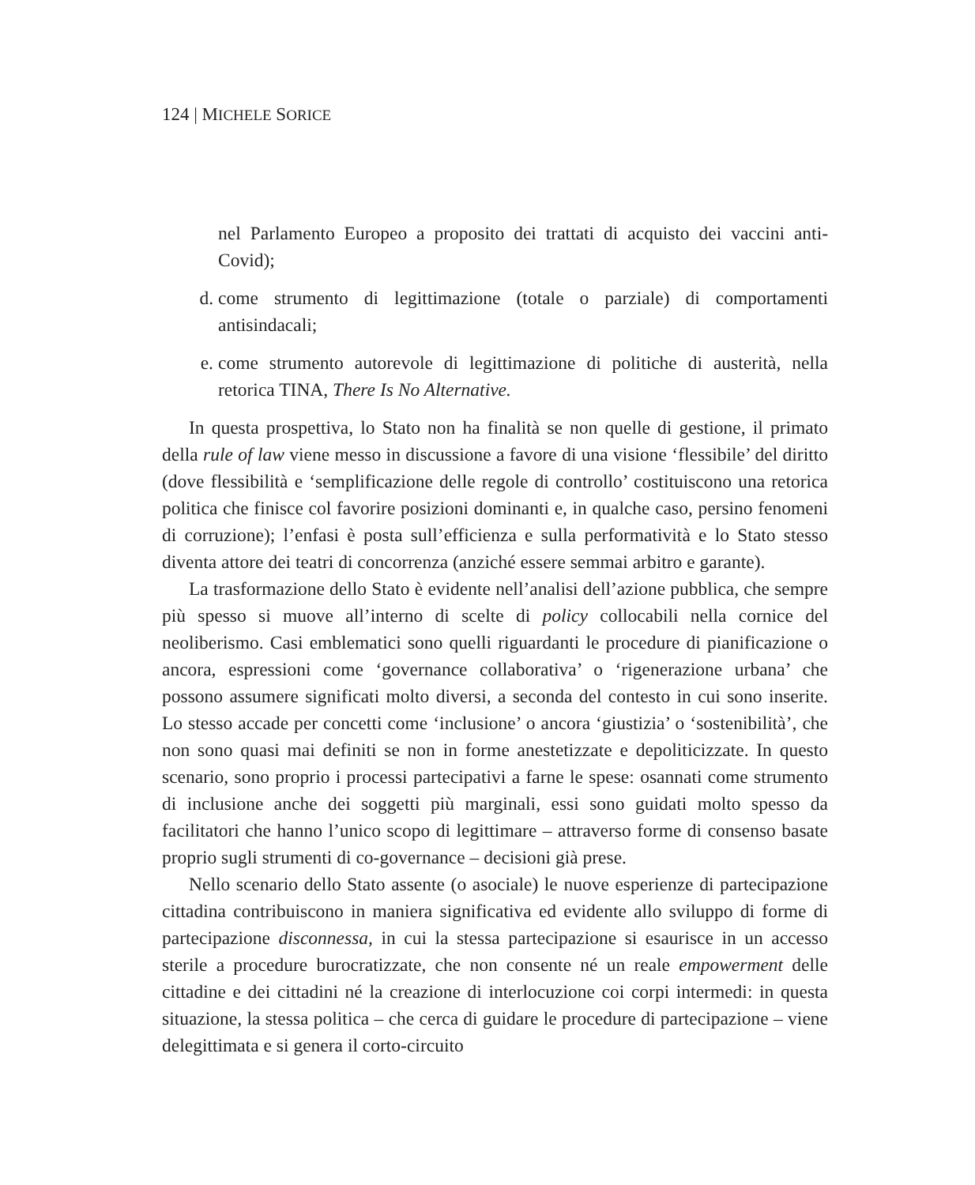124 | MICHELE SORICE
nel Parlamento Europeo a proposito dei trattati di acquisto dei vaccini anti-Covid);
d. come strumento di legittimazione (totale o parziale) di comportamenti antisindacali;
e. come strumento autorevole di legittimazione di politiche di austerità, nella retorica TINA, There Is No Alternative.
In questa prospettiva, lo Stato non ha finalità se non quelle di gestione, il primato della rule of law viene messo in discussione a favore di una visione ‘flessibile’ del diritto (dove flessibilità e ‘semplificazione delle regole di controllo’ costituiscono una retorica politica che finisce col favorire posizioni dominanti e, in qualche caso, persino fenomeni di corruzione); l’enfasi è posta sull’efficienza e sulla performatività e lo Stato stesso diventa attore dei teatri di concorrenza (anziché essere semmai arbitro e garante).
La trasformazione dello Stato è evidente nell’analisi dell’azione pubblica, che sempre più spesso si muove all’interno di scelte di policy collocabili nella cornice del neoliberismo. Casi emblematici sono quelli riguardanti le procedure di pianificazione o ancora, espressioni come ‘governance collaborativa’ o ‘rigenerazione urbana’ che possono assumere significati molto diversi, a seconda del contesto in cui sono inserite. Lo stesso accade per concetti come ‘inclusione’ o ancora ‘giustizia’ o ‘sostenibilità’, che non sono quasi mai definiti se non in forme anestetizzate e depoliticizzate. In questo scenario, sono proprio i processi partecipativi a farne le spese: osannati come strumento di inclusione anche dei soggetti più marginali, essi sono guidati molto spesso da facilitatori che hanno l’unico scopo di legittimare – attraverso forme di consenso basate proprio sugli strumenti di co-governance – decisioni già prese.
Nello scenario dello Stato assente (o asociale) le nuove esperienze di partecipazione cittadina contribuiscono in maniera significativa ed evidente allo sviluppo di forme di partecipazione disconnessa, in cui la stessa partecipazione si esaurisce in un accesso sterile a procedure burocratizzate, che non consente né un reale empowerment delle cittadine e dei cittadini né la creazione di interlocuzione coi corpi intermedi: in questa situazione, la stessa politica – che cerca di guidare le procedure di partecipazione – viene delegittimata e si genera il corto-circuito